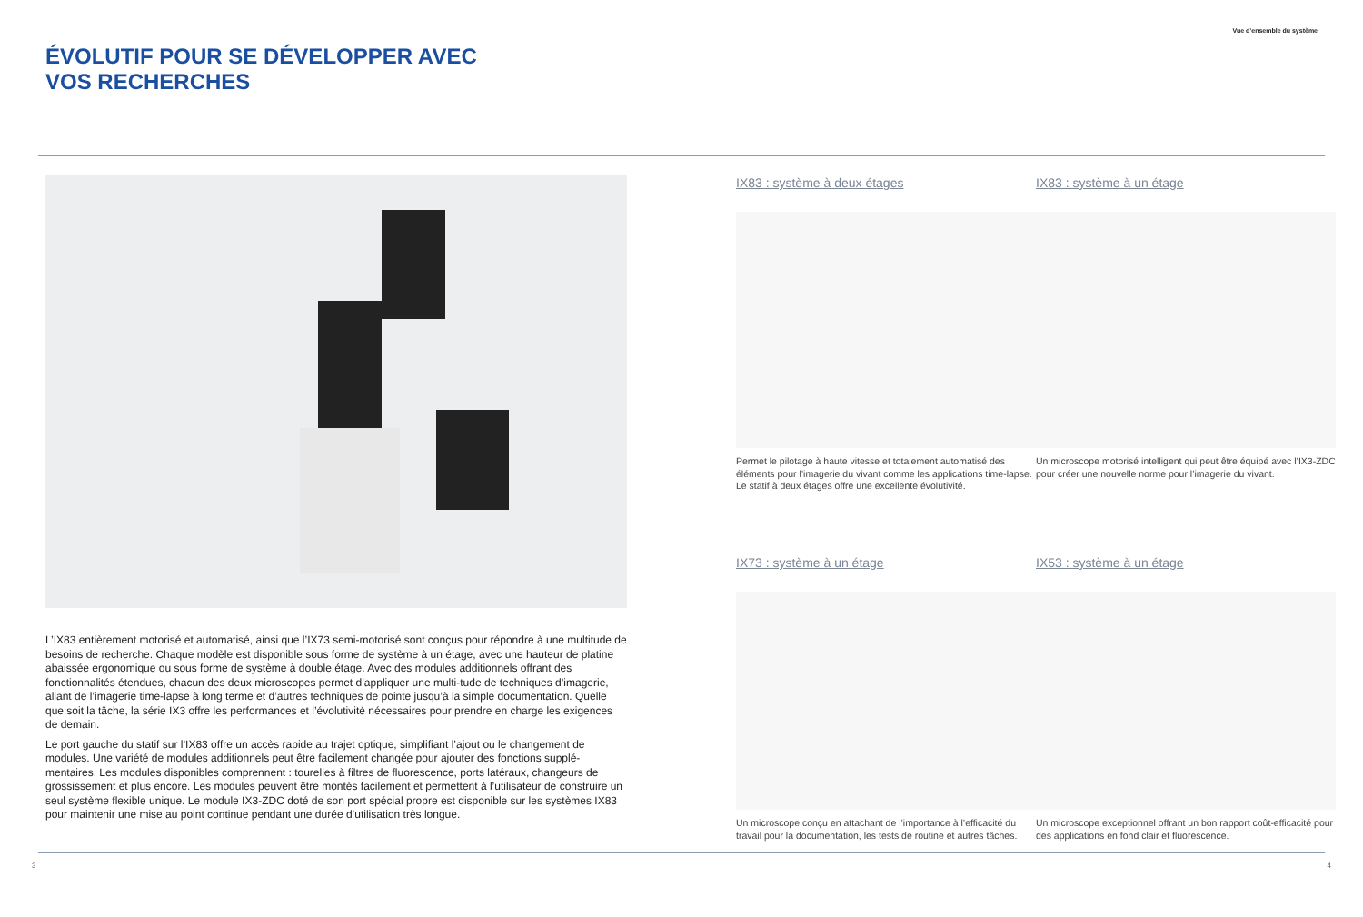ÉVOLUTIF POUR SE DÉVELOPPER AVEC
VOS RECHERCHES
Vue d’ensemble du système
L’IX83 entièrement motorisé et automatisé, ainsi que l’IX73 semi-motorisé sont conçus pour répondre à une multitude de besoins de recherche. Chaque modèle est disponible sous forme de système à un étage, avec une hauteur de platine abaissée ergonomique ou sous forme de système à double étage. Avec des modules additionnels offrant des fonctionnalités étendues, chacun des deux microscopes permet d’appliquer une multi-tude de techniques d’imagerie, allant de l’imagerie time-lapse à long terme et d’autres techniques de pointe jusqu’à la simple documentation. Quelle que soit la tâche, la série IX3 offre les performances et l’évolutivité nécessaires pour prendre en charge les exigences de demain.
Le port gauche du statif sur l’IX83 offre un accès rapide au trajet optique, simplifiant l’ajout ou le changement de modules. Une variété de modules additionnels peut être facilement changée pour ajouter des fonctions supplé-mentaires. Les modules disponibles comprennent : tourelles à filtres de fluorescence, ports latéraux, changeurs de grossissement et plus encore. Les modules peuvent être montés facilement et permettent à l’utilisateur de construire un seul système flexible unique. Le module IX3-ZDC doté de son port spécial propre est disponible sur les systèmes IX83 pour maintenir une mise au point continue pendant une durée d’utilisation très longue.
IX83 : système à deux étages
Permet le pilotage à haute vitesse et totalement automatisé des éléments pour l’imagerie du vivant comme les applications time-lapse. Le statif à deux étages offre une excellente évolutivité.
IX83 : système à un étage
Un microscope motorisé intelligent qui peut être équipé avec l’IX3-ZDC pour créer une nouvelle norme pour l’imagerie du vivant.
IX73 : système à un étage
Un microscope conçu en attachant de l’importance à l’efficacité du travail pour la documentation, les tests de routine et autres tâches.
IX53 : système à un étage
Un microscope exceptionnel offrant un bon rapport coût-efficacité pour des applications en fond clair et fluorescence.
3 4